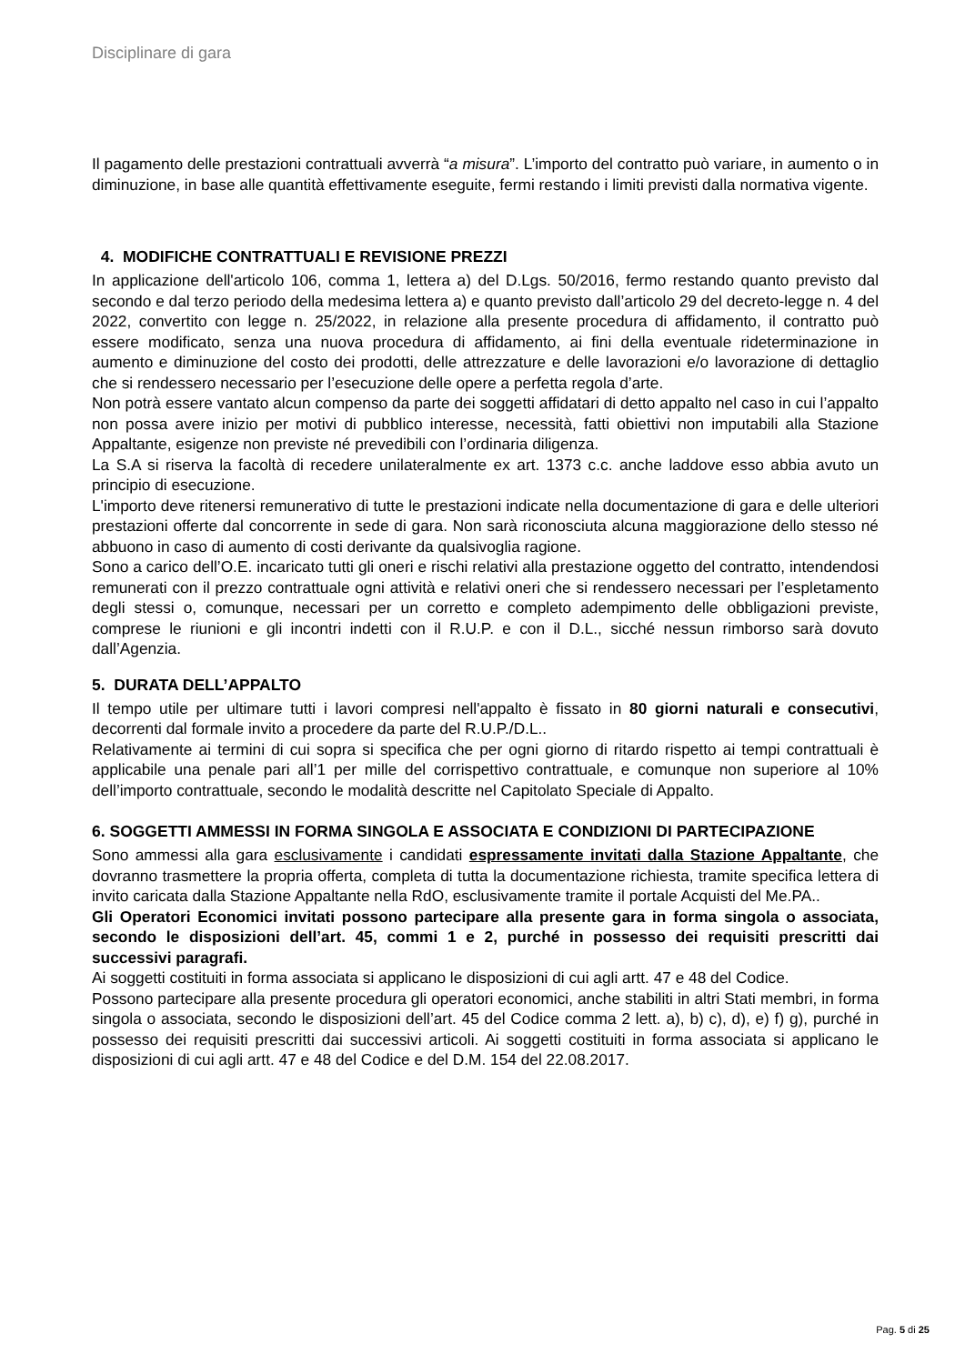Disciplinare di gara
Il pagamento delle prestazioni contrattuali avverrà “a misura”. L’importo del contratto può variare, in aumento o in diminuzione, in base alle quantità effettivamente eseguite, fermi restando i limiti previsti dalla normativa vigente.
4. MODIFICHE CONTRATTUALI E REVISIONE PREZZI
In applicazione dell'articolo 106, comma 1, lettera a) del D.Lgs. 50/2016, fermo restando quanto previsto dal secondo e dal terzo periodo della medesima lettera a) e quanto previsto dall’articolo 29 del decreto-legge n. 4 del 2022, convertito con legge n. 25/2022, in relazione alla presente procedura di affidamento, il contratto può essere modificato, senza una nuova procedura di affidamento, ai fini della eventuale rideterminazione in aumento e diminuzione del costo dei prodotti, delle attrezzature e delle lavorazioni e/o lavorazione di dettaglio che si rendessero necessario per l’esecuzione delle opere a perfetta regola d’arte.
Non potrà essere vantato alcun compenso da parte dei soggetti affidatari di detto appalto nel caso in cui l’appalto non possa avere inizio per motivi di pubblico interesse, necessità, fatti obiettivi non imputabili alla Stazione Appaltante, esigenze non previste né prevedibili con l’ordinaria diligenza.
La S.A si riserva la facoltà di recedere unilateralmente ex art. 1373 c.c. anche laddove esso abbia avuto un principio di esecuzione.
L'importo deve ritenersi remunerativo di tutte le prestazioni indicate nella documentazione di gara e delle ulteriori prestazioni offerte dal concorrente in sede di gara. Non sarà riconosciuta alcuna maggiorazione dello stesso né abbuono in caso di aumento di costi derivante da qualsivoglia ragione.
Sono a carico dell’O.E. incaricato tutti gli oneri e rischi relativi alla prestazione oggetto del contratto, intendendosi remunerati con il prezzo contrattuale ogni attività e relativi oneri che si rendessero necessari per l’espletamento degli stessi o, comunque, necessari per un corretto e completo adempimento delle obbligazioni previste, comprese le riunioni e gli incontri indetti con il R.U.P. e con il D.L., sicché nessun rimborso sarà dovuto dall’Agenzia.
5. DURATA DELL’APPALTO
Il tempo utile per ultimare tutti i lavori compresi nell'appalto è fissato in 80 giorni naturali e consecutivi, decorrenti dal formale invito a procedere da parte del R.U.P./D.L..
Relativamente ai termini di cui sopra si specifica che per ogni giorno di ritardo rispetto ai tempi contrattuali è applicabile una penale pari all’1 per mille del corrispettivo contrattuale, e comunque non superiore al 10% dell’importo contrattuale, secondo le modalità descritte nel Capitolato Speciale di Appalto.
6. SOGGETTI AMMESSI IN FORMA SINGOLA E ASSOCIATA E CONDIZIONI DI PARTECIPAZIONE
Sono ammessi alla gara esclusivamente i candidati espressamente invitati dalla Stazione Appaltante, che dovranno trasmettere la propria offerta, completa di tutta la documentazione richiesta, tramite specifica lettera di invito caricata dalla Stazione Appaltante nella RdO, esclusivamente tramite il portale Acquisti del Me.PA..
Gli Operatori Economici invitati possono partecipare alla presente gara in forma singola o associata, secondo le disposizioni dell’art. 45, commi 1 e 2, purché in possesso dei requisiti prescritti dai successivi paragrafi.
Ai soggetti costituiti in forma associata si applicano le disposizioni di cui agli artt. 47 e 48 del Codice.
Possono partecipare alla presente procedura gli operatori economici, anche stabiliti in altri Stati membri, in forma singola o associata, secondo le disposizioni dell’art. 45 del Codice comma 2 lett. a), b) c), d), e) f) g), purché in possesso dei requisiti prescritti dai successivi articoli. Ai soggetti costituiti in forma associata si applicano le disposizioni di cui agli artt. 47 e 48 del Codice e del D.M. 154 del 22.08.2017.
Pag. 5 di 25